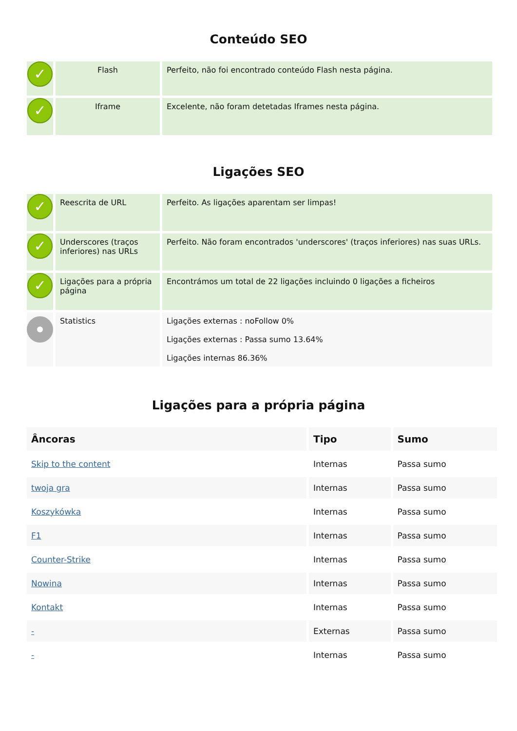Conteúdo SEO
| ✓ | Flash | Perfeito, não foi encontrado conteúdo Flash nesta página. |
| ✓ | Iframe | Excelente, não foram detetadas Iframes nesta página. |
Ligações SEO
| ✓ | Reescrita de URL | Perfeito. As ligações aparentam ser limpas! |
| ✓ | Underscores (traços inferiores) nas URLs | Perfeito. Não foram encontrados 'underscores' (traços inferiores) nas suas URLs. |
| ✓ | Ligações para a própria página | Encontrámos um total de 22 ligações incluindo 0 ligações a ficheiros |
| | Statistics | Ligações externas : noFollow 0% Ligações externas : Passa sumo 13.64% Ligações internas 86.36% |
Ligações para a própria página
| Âncoras | Tipo | Sumo |
| --- | --- | --- |
| Skip to the content | Internas | Passa sumo |
| twoja gra | Internas | Passa sumo |
| Koszykówka | Internas | Passa sumo |
| F1 | Internas | Passa sumo |
| Counter-Strike | Internas | Passa sumo |
| Nowina | Internas | Passa sumo |
| Kontakt | Internas | Passa sumo |
| - | Externas | Passa sumo |
| - | Internas | Passa sumo |